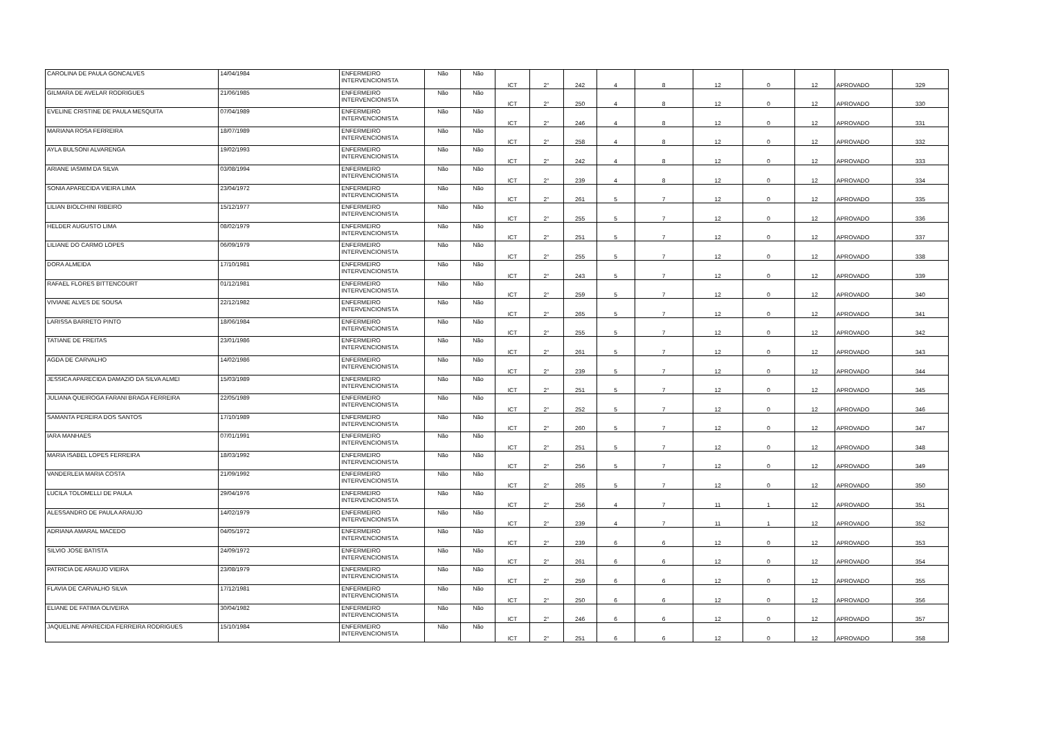| CAROLINA DE PAULA GONCALVES | 14/04/1984 | ENFERMEIRO INTERVENCIONISTA | Não | Não | ICT | 2° | 242 | 4 | 8 | 12 | 0 | 12 | APROVADO | 329 |
| GILMARA DE AVELAR RODRIGUES | 21/06/1985 | ENFERMEIRO INTERVENCIONISTA | Não | Não | ICT | 2° | 250 | 4 | 8 | 12 | 0 | 12 | APROVADO | 330 |
| EVELINE CRISTINE DE PAULA MESQUITA | 07/04/1989 | ENFERMEIRO INTERVENCIONISTA | Não | Não | ICT | 2° | 246 | 4 | 8 | 12 | 0 | 12 | APROVADO | 331 |
| MARIANA ROSA FERREIRA | 18/07/1989 | ENFERMEIRO INTERVENCIONISTA | Não | Não | ICT | 2° | 258 | 4 | 8 | 12 | 0 | 12 | APROVADO | 332 |
| AYLA BULSONI ALVARENGA | 19/02/1993 | ENFERMEIRO INTERVENCIONISTA | Não | Não | ICT | 2° | 242 | 4 | 8 | 12 | 0 | 12 | APROVADO | 333 |
| ARIANE IASMIM DA SILVA | 03/08/1994 | ENFERMEIRO INTERVENCIONISTA | Não | Não | ICT | 2° | 239 | 4 | 8 | 12 | 0 | 12 | APROVADO | 334 |
| SONIA APARECIDA VIEIRA LIMA | 23/04/1972 | ENFERMEIRO INTERVENCIONISTA | Não | Não | ICT | 2° | 261 | 5 | 7 | 12 | 0 | 12 | APROVADO | 335 |
| LILIAN BIOLCHINI RIBEIRO | 15/12/1977 | ENFERMEIRO INTERVENCIONISTA | Não | Não | ICT | 2° | 255 | 5 | 7 | 12 | 0 | 12 | APROVADO | 336 |
| HELDER AUGUSTO LIMA | 08/02/1979 | ENFERMEIRO INTERVENCIONISTA | Não | Não | ICT | 2° | 251 | 5 | 7 | 12 | 0 | 12 | APROVADO | 337 |
| LILIANE DO CARMO LOPES | 06/09/1979 | ENFERMEIRO INTERVENCIONISTA | Não | Não | ICT | 2° | 255 | 5 | 7 | 12 | 0 | 12 | APROVADO | 338 |
| DORA ALMEIDA | 17/10/1981 | ENFERMEIRO INTERVENCIONISTA | Não | Não | ICT | 2° | 243 | 5 | 7 | 12 | 0 | 12 | APROVADO | 339 |
| RAFAEL FLORES BITTENCOURT | 01/12/1981 | ENFERMEIRO INTERVENCIONISTA | Não | Não | ICT | 2° | 259 | 5 | 7 | 12 | 0 | 12 | APROVADO | 340 |
| VIVIANE ALVES DE SOUSA | 22/12/1982 | ENFERMEIRO INTERVENCIONISTA | Não | Não | ICT | 2° | 265 | 5 | 7 | 12 | 0 | 12 | APROVADO | 341 |
| LARISSA BARRETO PINTO | 18/06/1984 | ENFERMEIRO INTERVENCIONISTA | Não | Não | ICT | 2° | 255 | 5 | 7 | 12 | 0 | 12 | APROVADO | 342 |
| TATIANE DE FREITAS | 23/01/1986 | ENFERMEIRO INTERVENCIONISTA | Não | Não | ICT | 2° | 261 | 5 | 7 | 12 | 0 | 12 | APROVADO | 343 |
| AGDA DE CARVALHO | 14/02/1986 | ENFERMEIRO INTERVENCIONISTA | Não | Não | ICT | 2° | 239 | 5 | 7 | 12 | 0 | 12 | APROVADO | 344 |
| JESSICA APARECIDA DAMAZIO DA SILVA ALMEI | 15/03/1989 | ENFERMEIRO INTERVENCIONISTA | Não | Não | ICT | 2° | 251 | 5 | 7 | 12 | 0 | 12 | APROVADO | 345 |
| JULIANA QUEIROGA FARANI BRAGA FERREIRA | 22/05/1989 | ENFERMEIRO INTERVENCIONISTA | Não | Não | ICT | 2° | 252 | 5 | 7 | 12 | 0 | 12 | APROVADO | 346 |
| SAMANTA PEREIRA DOS SANTOS | 17/10/1989 | ENFERMEIRO INTERVENCIONISTA | Não | Não | ICT | 2° | 260 | 5 | 7 | 12 | 0 | 12 | APROVADO | 347 |
| IARA MANHAES | 07/01/1991 | ENFERMEIRO INTERVENCIONISTA | Não | Não | ICT | 2° | 251 | 5 | 7 | 12 | 0 | 12 | APROVADO | 348 |
| MARIA ISABEL LOPES FERREIRA | 18/03/1992 | ENFERMEIRO INTERVENCIONISTA | Não | Não | ICT | 2° | 256 | 5 | 7 | 12 | 0 | 12 | APROVADO | 349 |
| VANDERLEIA MARIA COSTA | 21/09/1992 | ENFERMEIRO INTERVENCIONISTA | Não | Não | ICT | 2° | 265 | 5 | 7 | 12 | 0 | 12 | APROVADO | 350 |
| LUCILA TOLOMELLI DE PAULA | 29/04/1976 | ENFERMEIRO INTERVENCIONISTA | Não | Não | ICT | 2° | 256 | 4 | 7 | 11 | 1 | 12 | APROVADO | 351 |
| ALESSANDRO DE PAULA ARAUJO | 14/02/1979 | ENFERMEIRO INTERVENCIONISTA | Não | Não | ICT | 2° | 239 | 4 | 7 | 11 | 1 | 12 | APROVADO | 352 |
| ADRIANA AMARAL MACEDO | 04/05/1972 | ENFERMEIRO INTERVENCIONISTA | Não | Não | ICT | 2° | 239 | 6 | 6 | 12 | 0 | 12 | APROVADO | 353 |
| SILVIO JOSE BATISTA | 24/09/1972 | ENFERMEIRO INTERVENCIONISTA | Não | Não | ICT | 2° | 261 | 6 | 6 | 12 | 0 | 12 | APROVADO | 354 |
| PATRICIA DE ARAUJO VIEIRA | 23/08/1979 | ENFERMEIRO INTERVENCIONISTA | Não | Não | ICT | 2° | 259 | 6 | 6 | 12 | 0 | 12 | APROVADO | 355 |
| FLAVIA DE CARVALHO SILVA | 17/12/1981 | ENFERMEIRO INTERVENCIONISTA | Não | Não | ICT | 2° | 250 | 6 | 6 | 12 | 0 | 12 | APROVADO | 356 |
| ELIANE DE FATIMA OLIVEIRA | 30/04/1982 | ENFERMEIRO INTERVENCIONISTA | Não | Não | ICT | 2° | 246 | 6 | 6 | 12 | 0 | 12 | APROVADO | 357 |
| JAQUELINE APARECIDA FERREIRA RODRIGUES | 15/10/1984 | ENFERMEIRO INTERVENCIONISTA | Não | Não | ICT | 2° | 251 | 6 | 6 | 12 | 0 | 12 | APROVADO | 358 |